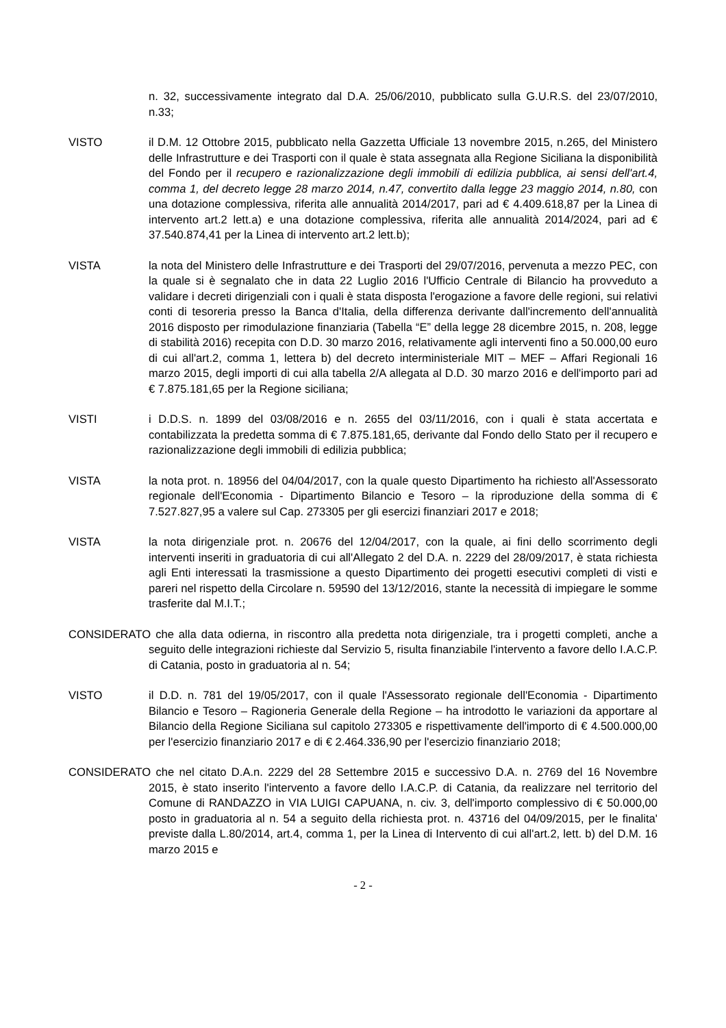n. 32, successivamente integrato dal D.A. 25/06/2010, pubblicato sulla G.U.R.S. del 23/07/2010, n.33;
VISTO il D.M. 12 Ottobre 2015, pubblicato nella Gazzetta Ufficiale 13 novembre 2015, n.265, del Ministero delle Infrastrutture e dei Trasporti con il quale è stata assegnata alla Regione Siciliana la disponibilità del Fondo per il recupero e razionalizzazione degli immobili di edilizia pubblica, ai sensi dell'art.4, comma 1, del decreto legge 28 marzo 2014, n.47, convertito dalla legge 23 maggio 2014, n.80, con una dotazione complessiva, riferita alle annualità 2014/2017, pari ad € 4.409.618,87 per la Linea di intervento art.2 lett.a) e una dotazione complessiva, riferita alle annualità 2014/2024, pari ad € 37.540.874,41 per la Linea di intervento art.2 lett.b);
VISTA la nota del Ministero delle Infrastrutture e dei Trasporti del 29/07/2016, pervenuta a mezzo PEC, con la quale si è segnalato che in data 22 Luglio 2016 l'Ufficio Centrale di Bilancio ha provveduto a validare i decreti dirigenziali con i quali è stata disposta l'erogazione a favore delle regioni, sui relativi conti di tesoreria presso la Banca d'Italia, della differenza derivante dall'incremento dell'annualità 2016 disposto per rimodulazione finanziaria (Tabella “E” della legge 28 dicembre 2015, n. 208, legge di stabilità 2016) recepita con D.D. 30 marzo 2016, relativamente agli interventi fino a 50.000,00 euro di cui all'art.2, comma 1, lettera b) del decreto interministeriale MIT – MEF – Affari Regionali 16 marzo 2015, degli importi di cui alla tabella 2/A allegata al D.D. 30 marzo 2016 e dell'importo pari ad € 7.875.181,65 per la Regione siciliana;
VISTI i D.D.S. n. 1899 del 03/08/2016 e n. 2655 del 03/11/2016, con i quali è stata accertata e contabilizzata la predetta somma di € 7.875.181,65, derivante dal Fondo dello Stato per il recupero e razionalizzazione degli immobili di edilizia pubblica;
VISTA la nota prot. n. 18956 del 04/04/2017, con la quale questo Dipartimento ha richiesto all'Assessorato regionale dell'Economia - Dipartimento Bilancio e Tesoro – la riproduzione della somma di € 7.527.827,95 a valere sul Cap. 273305 per gli esercizi finanziari 2017 e 2018;
VISTA la nota dirigenziale prot. n. 20676 del 12/04/2017, con la quale, ai fini dello scorrimento degli interventi inseriti in graduatoria di cui all'Allegato 2 del D.A. n. 2229 del 28/09/2017, è stata richiesta agli Enti interessati la trasmissione a questo Dipartimento dei progetti esecutivi completi di visti e pareri nel rispetto della Circolare n. 59590 del 13/12/2016, stante la necessità di impiegare le somme trasferite dal M.I.T.;
CONSIDERATO che alla data odierna, in riscontro alla predetta nota dirigenziale, tra i progetti completi, anche a seguito delle integrazioni richieste dal Servizio 5, risulta finanziabile l'intervento a favore dello I.A.C.P. di Catania, posto in graduatoria al n. 54;
VISTO il D.D. n. 781 del 19/05/2017, con il quale l'Assessorato regionale dell'Economia - Dipartimento Bilancio e Tesoro – Ragioneria Generale della Regione – ha introdotto le variazioni da apportare al Bilancio della Regione Siciliana sul capitolo 273305 e rispettivamente dell'importo di € 4.500.000,00 per l'esercizio finanziario 2017 e di € 2.464.336,90 per l'esercizio finanziario 2018;
CONSIDERATO che nel citato D.A.n. 2229 del 28 Settembre 2015 e successivo D.A. n. 2769 del 16 Novembre 2015, è stato inserito l'intervento a favore dello I.A.C.P. di Catania, da realizzare nel territorio del Comune di RANDAZZO in VIA LUIGI CAPUANA, n. civ. 3, dell'importo complessivo di € 50.000,00 posto in graduatoria al n. 54 a seguito della richiesta prot. n. 43716 del 04/09/2015, per le finalita' previste dalla L.80/2014, art.4, comma 1, per la Linea di Intervento di cui all'art.2, lett. b) del D.M. 16 marzo 2015 e
- 2 -